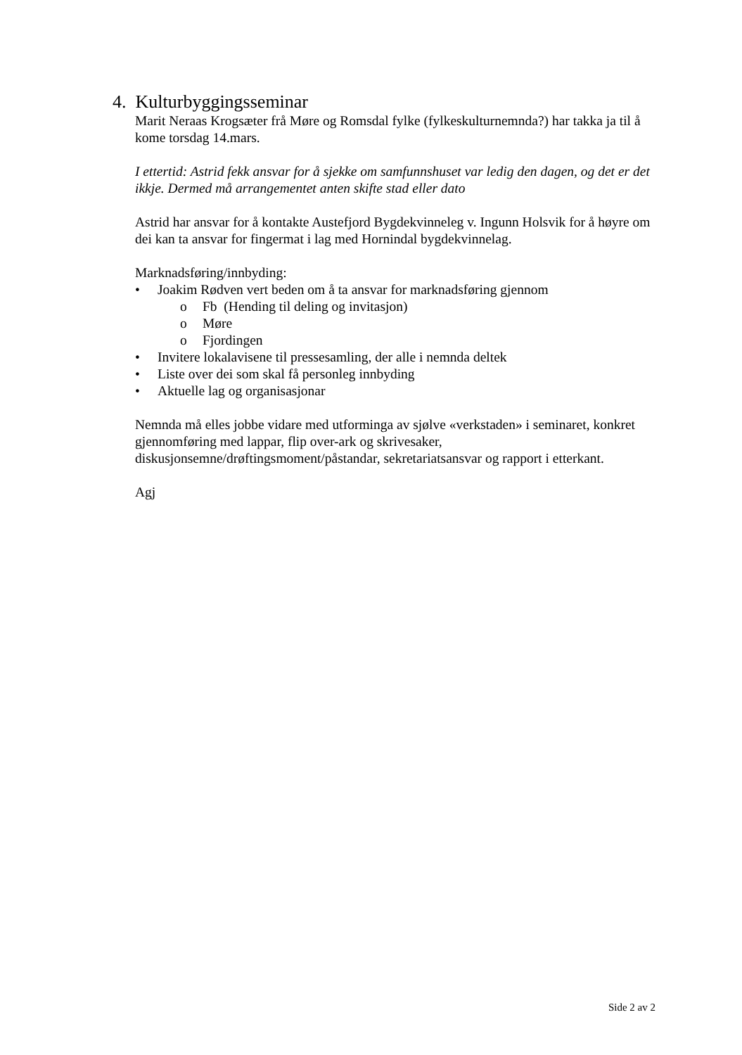4. Kulturbyggingsseminar
Marit Neraas Krogsæter frå Møre og Romsdal fylke (fylkeskulturnemnda?) har takka ja til å kome torsdag 14.mars.
I ettertid: Astrid fekk ansvar for å sjekke om samfunnshuset var ledig den dagen, og det er det ikkje. Dermed må arrangementet anten skifte stad eller dato
Astrid har ansvar for å kontakte Austefjord Bygdekvinneleg v. Ingunn Holsvik for å høyre om dei kan ta ansvar for fingermat i lag med Hornindal bygdekvinnelag.
Marknadsføring/innbyding:
• Joakim Rødven vert beden om å ta ansvar for marknadsføring gjennom
o Fb (Hending til deling og invitasjon)
o Møre
o Fjordingen
• Invitere lokalavisene til pressesamling, der alle i nemnda deltek
• Liste over dei som skal få personleg innbyding
• Aktuelle lag og organisasjonar
Nemnda må elles jobbe vidare med utforminga av sjølve «verkstaden» i seminaret, konkret gjennomføring med lappar, flip over-ark og skrivesaker, diskusjonsemne/drøftingsmoment/påstandar, sekretariatsansvar og rapport i etterkant.
Agj
Side 2 av 2